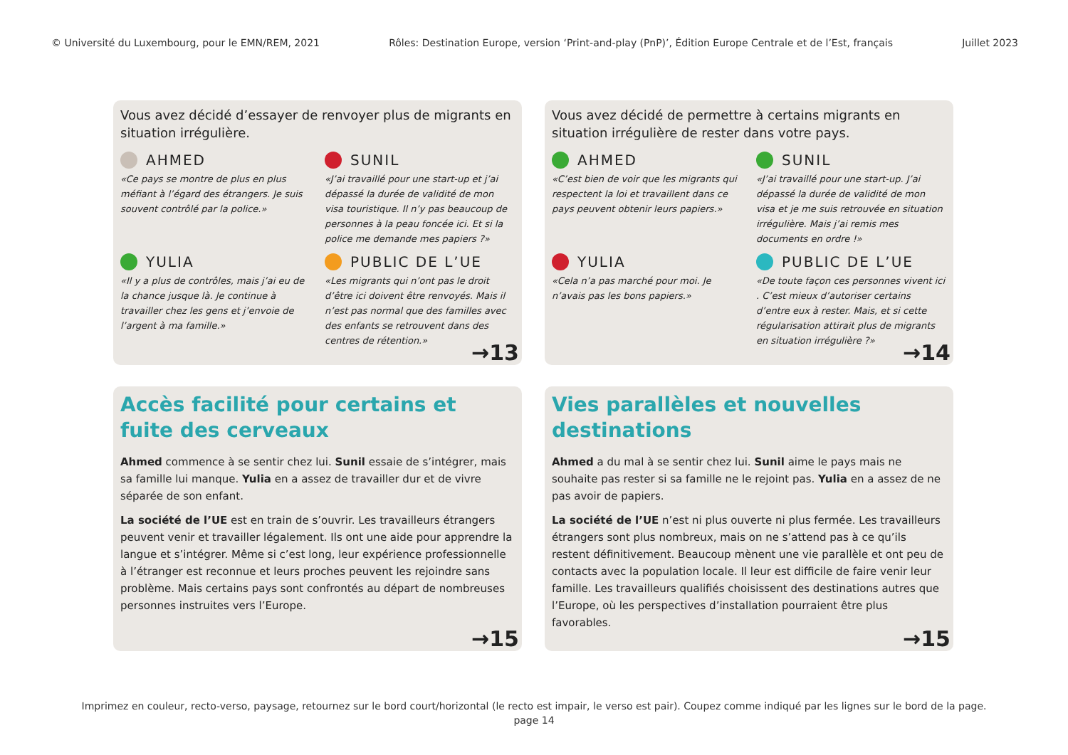© Université du Luxembourg, pour le EMN/REM, 2021 Rôles: Destination Europe, version ‘Print-and-play (PnP)’, Édition Europe Centrale et de l’Est, français Juillet 2023
Vous avez décidé d’essayer de renvoyer plus de migrants en situation irrégulière.
AHMED
«Ce pays se montre de plus en plus méfiant à l’égard des étrangers. Je suis souvent contrôlé par la police.»
SUNIL
«J’ai travaillé pour une start-up et j’ai dépassé la durée de validité de mon visa touristique. Il n’y pas beaucoup de personnes à la peau foncée ici. Et si la police me demande mes papiers ?»
YULIA
«Il y a plus de contrôles, mais j’ai eu de la chance jusque là. Je continue à travailler chez les gens et j’envoie de l’argent à ma famille.»
PUBLIC DE L’UE
«Les migrants qui n’ont pas le droit d’être ici doivent être renvoyés. Mais il n’est pas normal que des familles avec des enfants se retrouvent dans des centres de rétention.»
→13
Vous avez décidé de permettre à certains migrants en situation irrégulière de rester dans votre pays.
AHMED
«C’est bien de voir que les migrants qui respectent la loi et travaillent dans ce pays peuvent obtenir leurs papiers.»
SUNIL
«J’ai travaillé pour une start-up. J’ai dépassé la durée de validité de mon visa et je me suis retrouvée en situation irrégulière. Mais j’ai remis mes documents en ordre !»
YULIA
«Cela n’a pas marché pour moi. Je n’avais pas les bons papiers.»
PUBLIC DE L’UE
«De toute façon ces personnes vivent ici . C’est mieux d’autoriser certains d’entre eux à rester. Mais, et si cette régularisation attirait plus de migrants en situation irrégulière ?»
→14
Accès facilité pour certains et fuite des cerveaux
Ahmed commence à se sentir chez lui. Sunil essaie de s’intégrer, mais sa famille lui manque. Yulia en a assez de travailler dur et de vivre séparée de son enfant.
La société de l’UE est en train de s’ouvrir. Les travailleurs étrangers peuvent venir et travailler légalement. Ils ont une aide pour apprendre la langue et s’intégrer. Même si c’est long, leur expérience professionnelle à l’étranger est reconnue et leurs proches peuvent les rejoindre sans problème. Mais certains pays sont confrontés au départ de nombreuses personnes instruites vers l’Europe.
→15
Vies parallèles et nouvelles destinations
Ahmed a du mal à se sentir chez lui. Sunil aime le pays mais ne souhaite pas rester si sa famille ne le rejoint pas. Yulia en a assez de ne pas avoir de papiers.
La société de l’UE n’est ni plus ouverte ni plus fermée. Les travailleurs étrangers sont plus nombreux, mais on ne s’attend pas à ce qu’ils restent définitivement. Beaucoup mènent une vie parallèle et ont peu de contacts avec la population locale. Il leur est difficile de faire venir leur famille. Les travailleurs qualifiés choisissent des destinations autres que l’Europe, où les perspectives d’installation pourraient être plus favorables.
→15
Imprimez en couleur, recto-verso, paysage, retournez sur le bord court/horizontal (le recto est impair, le verso est pair). Coupez comme indiqué par les lignes sur le bord de la page.
page 14